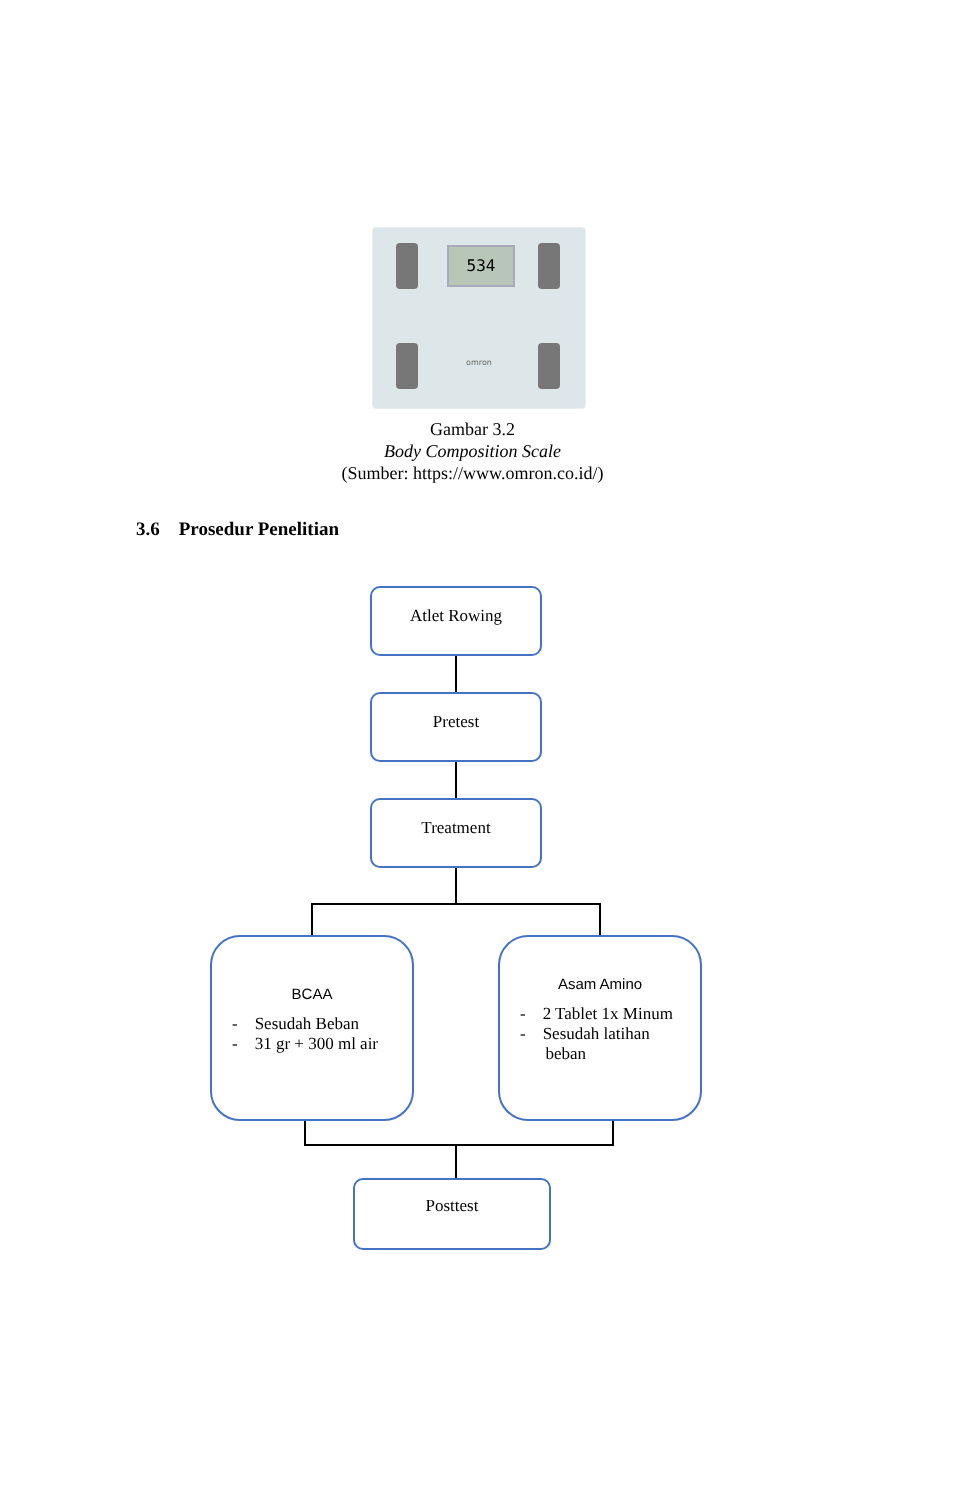534
omron
Gambar 3.2
Body Composition Scale
(Sumber: https://www.omron.co.id/)
3.6 Prosedur Penelitian
Atlet Rowing
Pretest
Treatment
BCAA
- Sesudah Beban
- 31 gr + 300 ml air
Asam Amino
- 2 Tablet 1x Minum
- Sesudah latihan
beban
Posttest